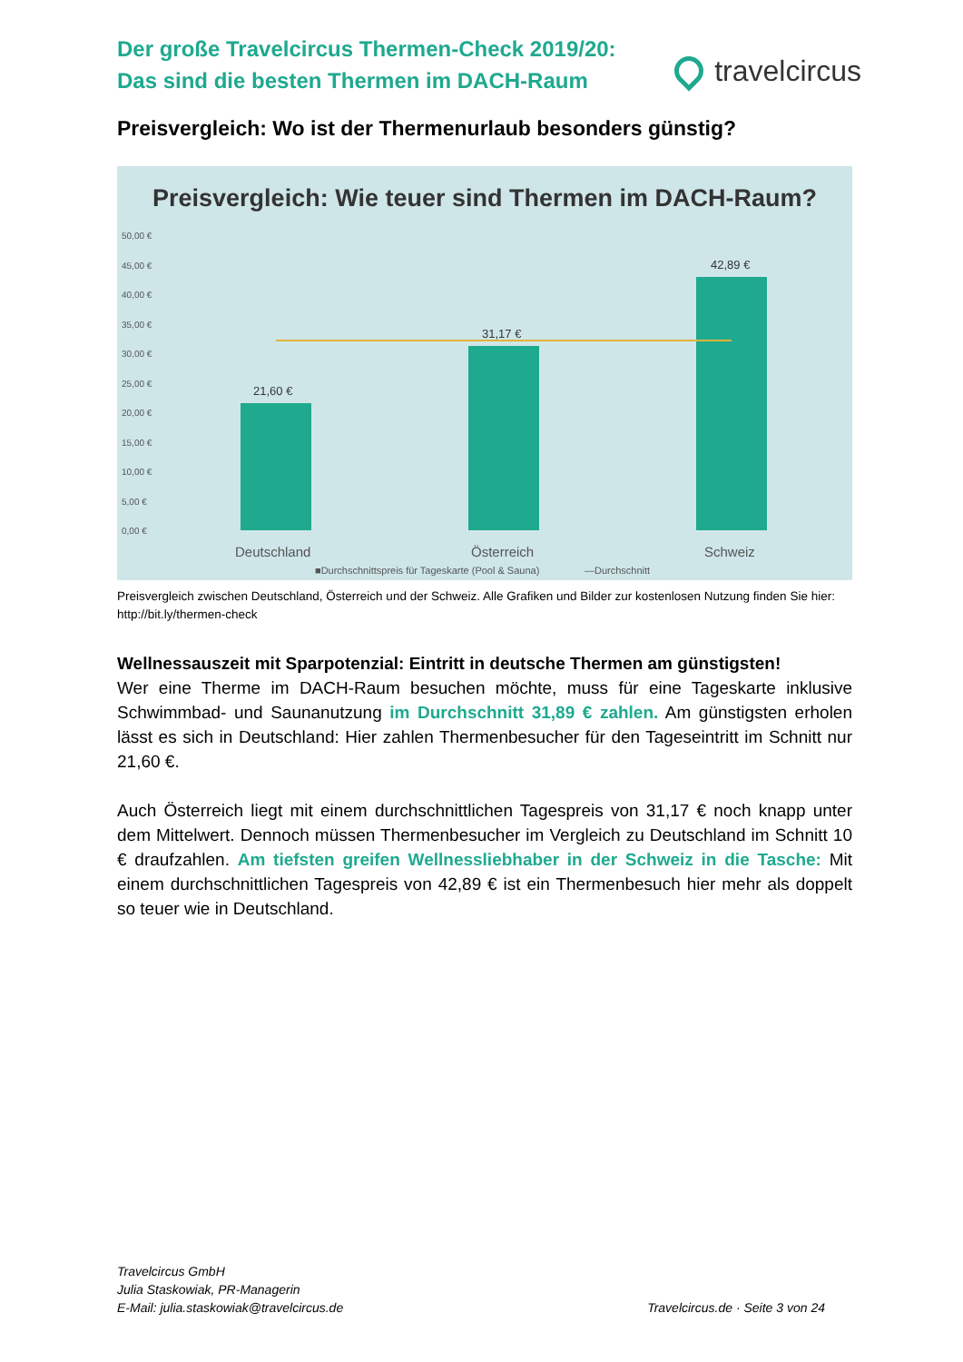Der große Travelcircus Thermen-Check 2019/20:
Das sind die besten Thermen im DACH-Raum
travelcircus
Preisvergleich: Wo ist der Thermenurlaub besonders günstig?
Preisvergleich: Wie teuer sind Thermen im DACH-Raum?
50,00 €
45,00 €
40,00 €
35,00 €
30,00 €
25,00 €
20,00 €
15,00 €
10,00 €
5,00 €
0,00 €
21,60 €
31,17 €
42,89 €
Deutschland
Österreich
Schweiz
■Durchschnittspreis für Tageskarte (Pool & Sauna)
—Durchschnitt
Preisvergleich zwischen Deutschland, Österreich und der Schweiz. Alle Grafiken und Bilder zur kostenlosen Nutzung finden Sie hier: http://bit.ly/thermen-check
Wellnessauszeit mit Sparpotenzial: Eintritt in deutsche Thermen am günstigsten!
Wer eine Therme im DACH-Raum besuchen möchte, muss für eine Tageskarte inklusive Schwimmbad- und Saunanutzung im Durchschnitt 31,89 € zahlen. Am günstigsten erholen lässt es sich in Deutschland: Hier zahlen Thermenbesucher für den Tageseintritt im Schnitt nur 21,60 €.
Auch Österreich liegt mit einem durchschnittlichen Tagespreis von 31,17 € noch knapp unter dem Mittelwert. Dennoch müssen Thermenbesucher im Vergleich zu Deutschland im Schnitt 10 € draufzahlen. Am tiefsten greifen Wellnessliebhaber in der Schweiz in die Tasche: Mit einem durchschnittlichen Tagespreis von 42,89 € ist ein Thermenbesuch hier mehr als doppelt so teuer wie in Deutschland.
Travelcircus GmbH
Julia Staskowiak, PR-Managerin
E-Mail: julia.staskowiak@travelcircus.de
Travelcircus.de · Seite 3 von 24